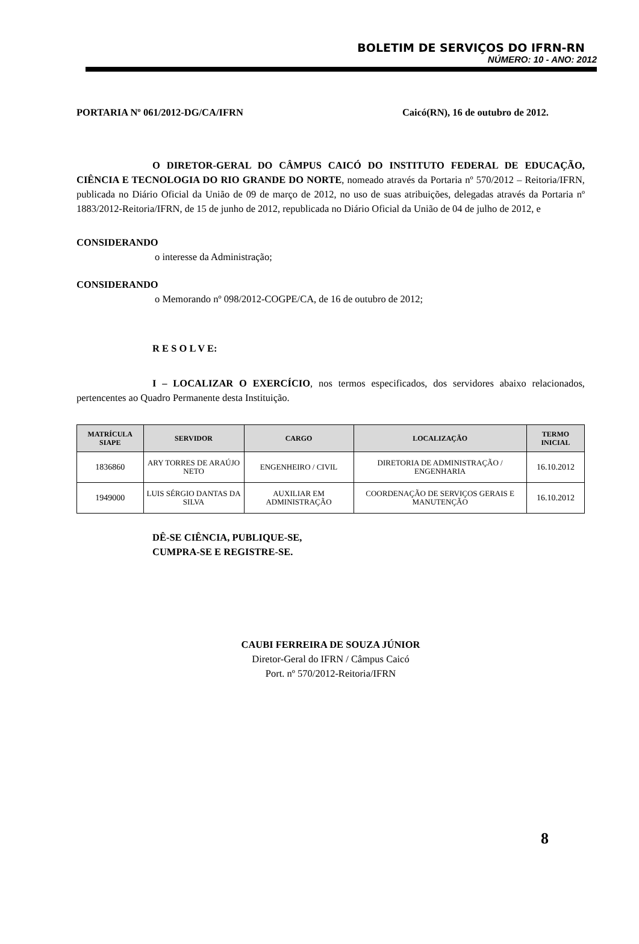BOLETIM DE SERVIÇOS DO IFRN-RN
NÚMERO: 10 - ANO: 2012
PORTARIA Nº 061/2012-DG/CA/IFRN Caicó(RN), 16 de outubro de 2012.
O DIRETOR-GERAL DO CÂMPUS CAICÓ DO INSTITUTO FEDERAL DE EDUCAÇÃO, CIÊNCIA E TECNOLOGIA DO RIO GRANDE DO NORTE, nomeado através da Portaria nº 570/2012 – Reitoria/IFRN, publicada no Diário Oficial da União de 09 de março de 2012, no uso de suas atribuições, delegadas através da Portaria nº 1883/2012-Reitoria/IFRN, de 15 de junho de 2012, republicada no Diário Oficial da União de 04 de julho de 2012, e
CONSIDERANDO
o interesse da Administração;
CONSIDERANDO
o Memorando nº 098/2012-COGPE/CA, de 16 de outubro de 2012;
R E S O L V E:
I – LOCALIZAR O EXERCÍCIO, nos termos especificados, dos servidores abaixo relacionados, pertencentes ao Quadro Permanente desta Instituição.
| MATRÍCULA SIAPE | SERVIDOR | CARGO | LOCALIZAÇÃO | TERMO INICIAL |
| --- | --- | --- | --- | --- |
| 1836860 | ARY TORRES DE ARAÚJO NETO | ENGENHEIRO / CIVIL | DIRETORIA DE ADMINISTRAÇÃO / ENGENHARIA | 16.10.2012 |
| 1949000 | LUIS SÉRGIO DANTAS DA SILVA | AUXILIAR EM ADMINISTRAÇÃO | COORDENAÇÃO DE SERVIÇOS GERAIS E MANUTENÇÃO | 16.10.2012 |
DÊ-SE CIÊNCIA, PUBLIQUE-SE,
CUMPRA-SE E REGISTRE-SE.
CAUBI FERREIRA DE SOUZA JÚNIOR
Diretor-Geral do IFRN / Câmpus Caicó
Port. nº 570/2012-Reitoria/IFRN
8